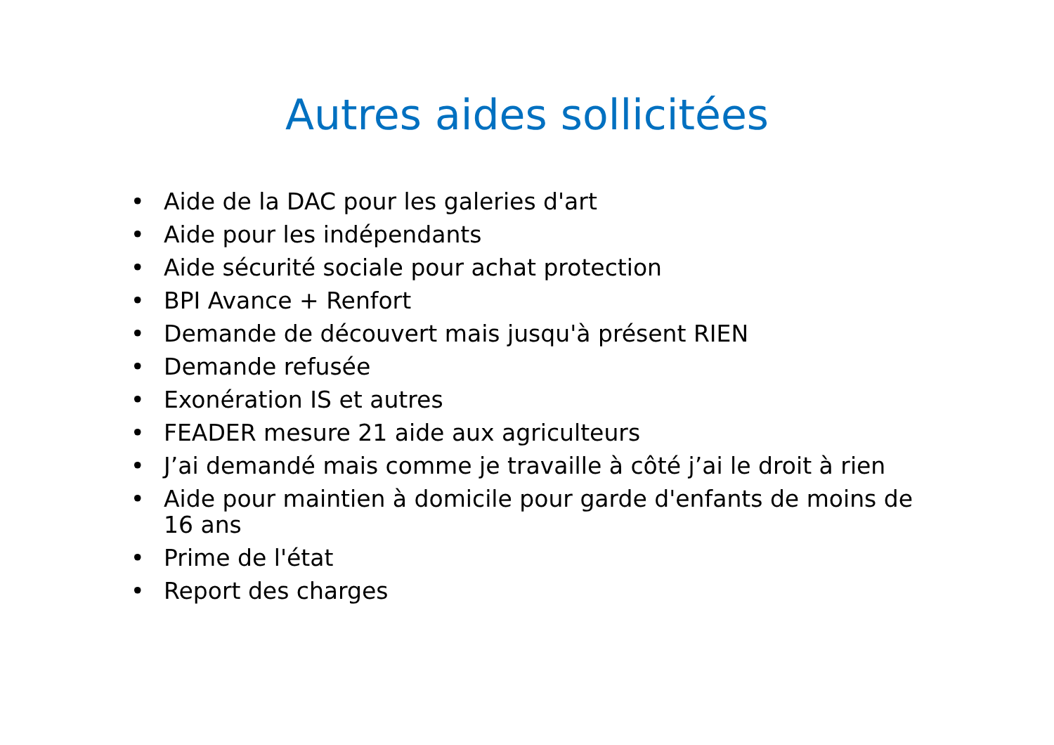Autres aides sollicitées
• Aide de la DAC pour les galeries d'art
• Aide pour les indépendants
• Aide sécurité sociale pour achat protection
• BPI Avance + Renfort
• Demande de découvert mais jusqu'à présent RIEN
• Demande refusée
• Exonération IS et autres
• FEADER mesure 21 aide aux agriculteurs
• J’ai demandé mais comme je travaille à côté j’ai le droit à rien
• Aide pour maintien à domicile pour garde d'enfants de moins de 16 ans
• Prime de l'état
• Report des charges